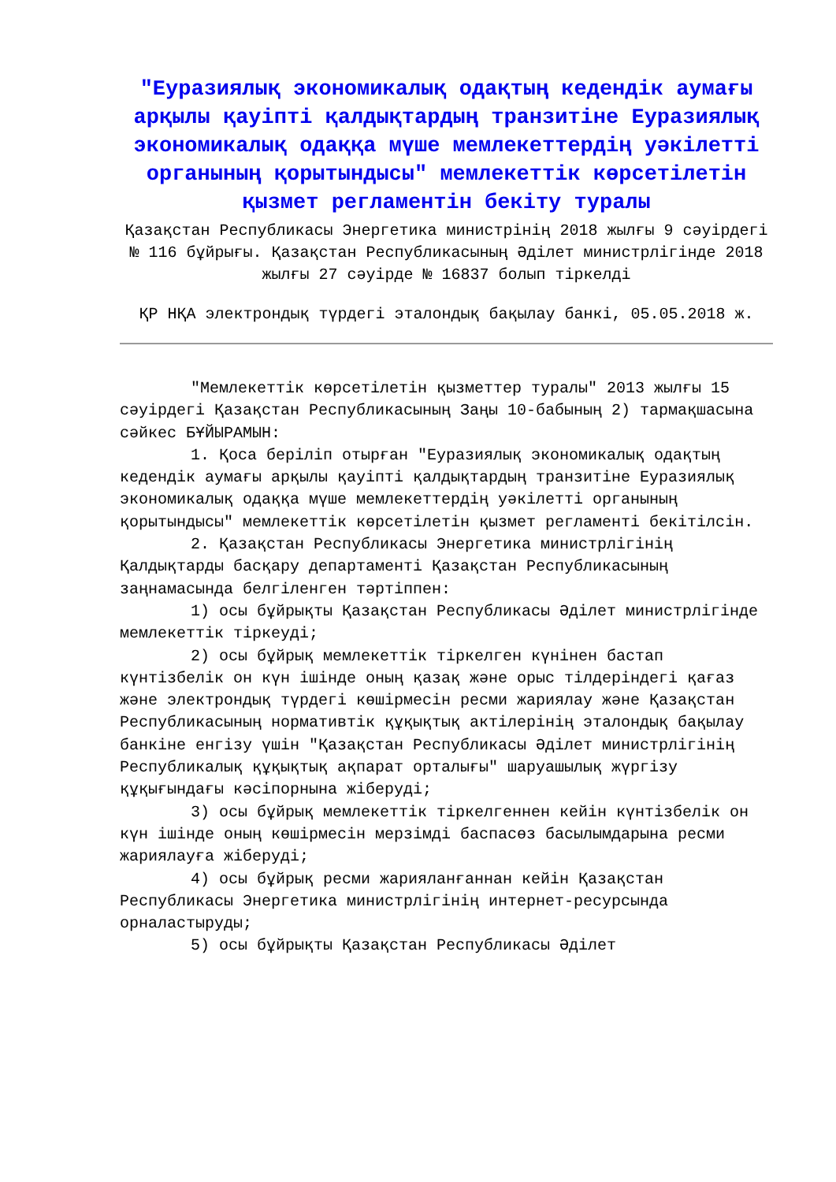"Еуразиялық экономикалық одақтың кедендік аумағы арқылы қауіпті қалдықтардың транзитіне Еуразиялық экономикалық одаққа мүше мемлекеттердің уәкілетті органының қорытындысы" мемлекеттік көрсетілетін қызмет регламентін бекіту туралы
Қазақстан Республикасы Энергетика министрінің 2018 жылғы 9 сәуірдегі № 116 бұйрығы. Қазақстан Республикасының Әділет министрлігінде 2018 жылғы 27 сәуірде № 16837 болып тіркелді
ҚР НҚА электрондық түрдегі эталондық бақылау банкі, 05.05.2018 ж.
"Мемлекеттік көрсетілетін қызметтер туралы" 2013 жылғы 15 сәуірдегі Қазақстан Республикасының Заңы 10-бабының 2) тармақшасына сәйкес БҰЙЫРАМЫН:
1. Қоса беріліп отырған "Еуразиялық экономикалық одақтың кедендік аумағы арқылы қауіпті қалдықтардың транзитіне Еуразиялық экономикалық одаққа мүше мемлекеттердің уәкілетті органының қорытындысы" мемлекеттік көрсетілетін қызмет регламенті бекітілсін.
2. Қазақстан Республикасы Энергетика министрлігінің Қалдықтарды басқару департаменті Қазақстан Республикасының заңнамасында белгіленген тәртіппен:
1) осы бұйрықты Қазақстан Республикасы Әділет министрлігінде мемлекеттік тіркеуді;
2) осы бұйрық мемлекеттік тіркелген күнінен бастап күнтізбелік он күн ішінде оның қазақ және орыс тілдеріндегі қағаз және электрондық түрдегі көшірмесін ресми жариялау және Қазақстан Республикасының нормативтік құқықтық актілерінің эталондық бақылау банкіне енгізу үшін "Қазақстан Республикасы Әділет министрлігінің Республикалық құқықтық ақпарат орталығы" шаруашылық жүргізу құқығындағы кәсіпорнына жіберуді;
3) осы бұйрық мемлекеттік тіркелгеннен кейін күнтізбелік он күн ішінде оның көшірмесін мерзімді баспасөз басылымдарына ресми жариялауға жіберуді;
4) осы бұйрық ресми жарияланғаннан кейін Қазақстан Республикасы Энергетика министрлігінің интернет-ресурсында орналастыруды;
5) осы бұйрықты Қазақстан Республикасы Әділет